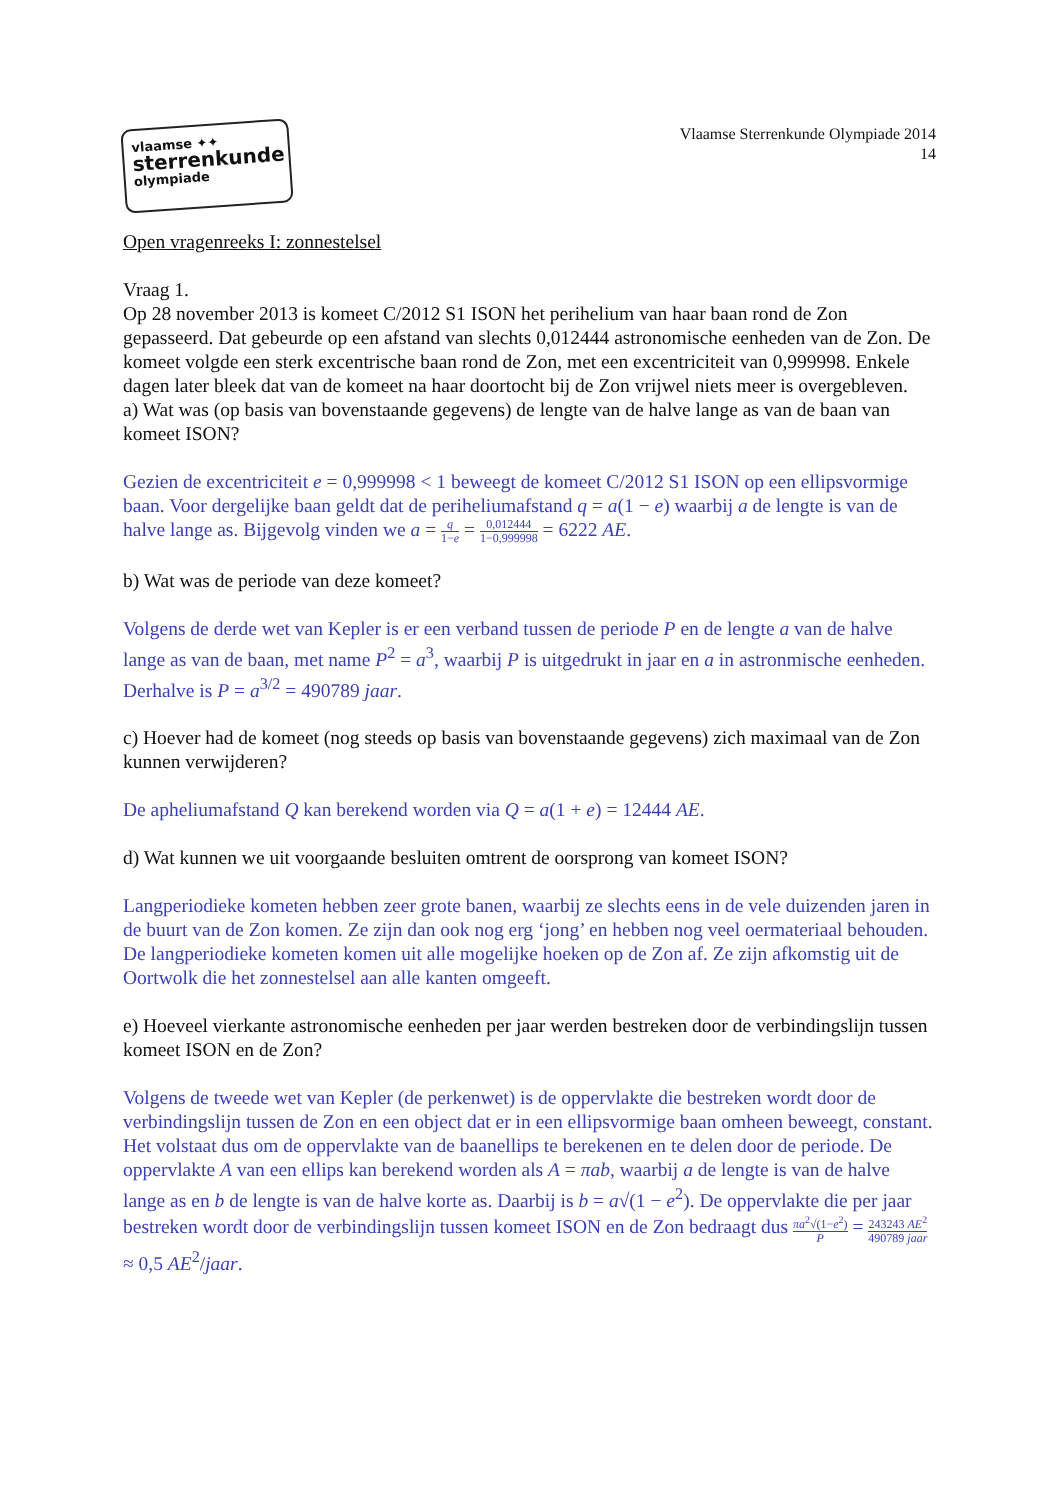vlaamse ✦✦
sterrenkunde
olympiade
Vlaamse Sterrenkunde Olympiade 2014
14
Open vragenreeks I: zonnestelsel
Vraag 1.
Op 28 november 2013 is komeet C/2012 S1 ISON het perihelium van haar baan rond de Zon gepasseerd. Dat gebeurde op een afstand van slechts 0,012444 astronomische eenheden van de Zon. De komeet volgde een sterk excentrische baan rond de Zon, met een excentriciteit van 0,999998. Enkele dagen later bleek dat van de komeet na haar doortocht bij de Zon vrijwel niets meer is overgebleven.
a) Wat was (op basis van bovenstaande gegevens) de lengte van de halve lange as van de baan van komeet ISON?
Gezien de excentriciteit e = 0,999998 < 1 beweegt de komeet C/2012 S1 ISON op een ellipsvormige baan. Voor dergelijke baan geldt dat de periheliumafstand q = a(1 − e) waarbij a de lengte is van de halve lange as. Bijgevolg vinden we a = q 1−e = 0,012444 1−0,999998 = 6222 AE.
b) Wat was de periode van deze komeet?
Volgens de derde wet van Kepler is er een verband tussen de periode P en de lengte a van de halve lange as van de baan, met name P<sup>2</sup> = a<sup>3</sup>, waarbij P is uitgedrukt in jaar en a in astronmische eenheden. Derhalve is P = a<sup>3/2</sup> = 490789 jaar.
c) Hoever had de komeet (nog steeds op basis van bovenstaande gegevens) zich maximaal van de Zon kunnen verwijderen?
De apheliumafstand Q kan berekend worden via Q = a(1 + e) = 12444 AE.
d) Wat kunnen we uit voorgaande besluiten omtrent de oorsprong van komeet ISON?
Langperiodieke kometen hebben zeer grote banen, waarbij ze slechts eens in de vele duizenden jaren in de buurt van de Zon komen. Ze zijn dan ook nog erg ‘jong’ en hebben nog veel oermateriaal behouden. De langperiodieke kometen komen uit alle mogelijke hoeken op de Zon af. Ze zijn afkomstig uit de Oortwolk die het zonnestelsel aan alle kanten omgeeft.
e) Hoeveel vierkante astronomische eenheden per jaar werden bestreken door de verbindingslijn tussen komeet ISON en de Zon?
Volgens de tweede wet van Kepler (de perkenwet) is de oppervlakte die bestreken wordt door de verbindingslijn tussen de Zon en een object dat er in een ellipsvormige baan omheen beweegt, constant. Het volstaat dus om de oppervlakte van de baanellips te berekenen en te delen door de periode. De oppervlakte A van een ellips kan berekend worden als A = πab, waarbij a de lengte is van de halve lange as en b de lengte is van de halve korte as. Daarbij is b = a√(1 − e<sup>2</sup>). De oppervlakte die per jaar bestreken wordt door de verbindingslijn tussen komeet ISON en de Zon bedraagt dus πa<sup>2</sup>√(1−e<sup>2</sup>) P = 243243 AE<sup>2</sup> 490789 jaar ≈ 0,5 AE<sup>2</sup>/jaar.